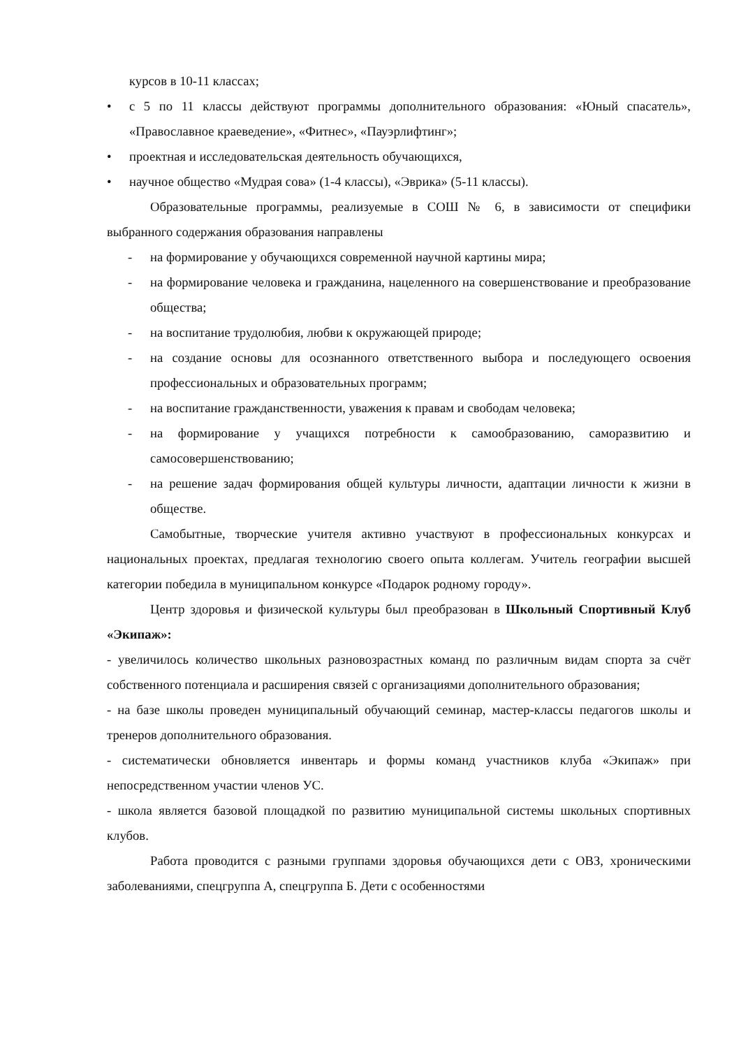курсов в 10-11 классах;
• с 5 по 11 классы действуют программы дополнительного образования: «Юный спасатель», «Православное краеведение», «Фитнес», «Пауэрлифтинг»;
• проектная и исследовательская деятельность обучающихся,
• научное общество «Мудрая сова» (1-4 классы), «Эврика» (5-11 классы).
Образовательные программы, реализуемые в СОШ № 6, в зависимости от специфики выбранного содержания образования направлены
- на формирование у обучающихся современной научной картины мира;
- на формирование человека и гражданина, нацеленного на совершенствование и преобразование общества;
- на воспитание трудолюбия, любви к окружающей природе;
- на создание основы для осознанного ответственного выбора и последующего освоения профессиональных и образовательных программ;
- на воспитание гражданственности, уважения к правам и свободам человека;
- на формирование у учащихся потребности к самообразованию, саморазвитию и самосовершенствованию;
- на решение задач формирования общей культуры личности, адаптации личности к жизни в обществе.
Самобытные, творческие учителя активно участвуют в профессиональных конкурсах и национальных проектах, предлагая технологию своего опыта коллегам. Учитель географии высшей категории победила в муниципальном конкурсе «Подарок родному городу».
Центр здоровья и физической культуры был преобразован в Школьный Спортивный Клуб «Экипаж»:
- увеличилось количество школьных разновозрастных команд по различным видам спорта за счёт собственного потенциала и расширения связей с организациями дополнительного образования;
- на базе школы проведен муниципальный обучающий семинар, мастер-классы педагогов школы и тренеров дополнительного образования.
- систематически обновляется инвентарь и формы команд участников клуба «Экипаж» при непосредственном участии членов УС.
- школа является базовой площадкой по развитию муниципальной системы школьных спортивных клубов.
Работа проводится с разными группами здоровья обучающихся дети с ОВЗ, хроническими заболеваниями, спецгруппа А, спецгруппа Б. Дети с особенностями